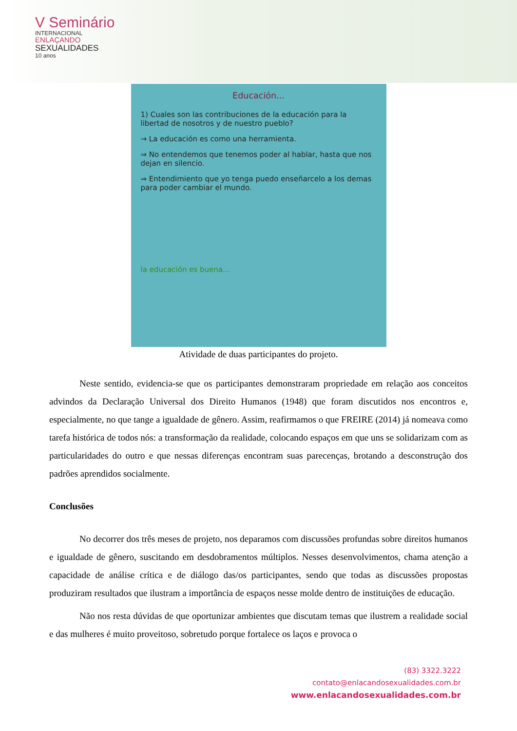V Seminário
INTERNACIONAL
ENLAÇANDO
SEXUALIDADES
10 anos
Educación...
1) Cuales son las contribuciones de la educación para la libertad de nosotros y de nuestro pueblo?
→ La educación es como una herramienta.
⇒ No entendemos que tenemos poder al hablar, hasta que nos dejan en silencio.
⇒ Entendimiento que yo tenga puedo enseñarcelo a los demas para poder cambiar el mundo.
la educación es buena...
Atividade de duas participantes do projeto.
Neste sentido, evidencia-se que os participantes demonstraram propriedade em relação aos conceitos advindos da Declaração Universal dos Direito Humanos (1948) que foram discutidos nos encontros e, especialmente, no que tange a igualdade de gênero. Assim, reafirmamos o que FREIRE (2014) já nomeava como tarefa histórica de todos nós: a transformação da realidade, colocando espaços em que uns se solidarizam com as particularidades do outro e que nessas diferenças encontram suas parecenças, brotando a desconstrução dos padrões aprendidos socialmente.
Conclusões
No decorrer dos três meses de projeto, nos deparamos com discussões profundas sobre direitos humanos e igualdade de gênero, suscitando em desdobramentos múltiplos. Nesses desenvolvimentos, chama atenção a capacidade de análise crítica e de diálogo das/os participantes, sendo que todas as discussões propostas produziram resultados que ilustram a importância de espaços nesse molde dentro de instituições de educação.
Não nos resta dúvidas de que oportunizar ambientes que discutam temas que ilustrem a realidade social e das mulheres é muito proveitoso, sobretudo porque fortalece os laços e provoca o
(83) 3322.3222
contato@enlacandosexualidades.com.br
www.enlacandosexualidades.com.br